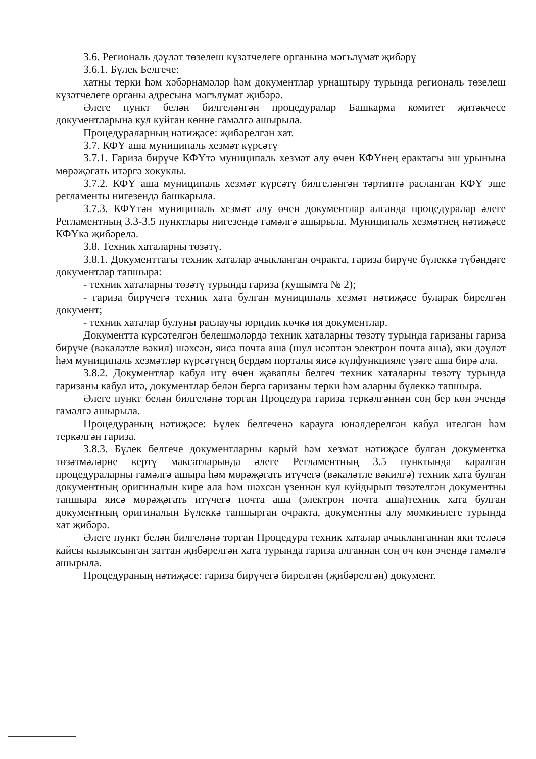3.6. Региональ дәүләт төзелеш күзәтчелеге органына мәгълүмат җибәрү
3.6.1. Бүлек Белгече:
хатны терки һәм хәбәрнамәләр һәм документлар урнаштыру турында региональ төзелеш күзәтчелеге органы адресына мәгълүмат җибәрә.
Әлеге пункт белән билгеләнгән процедуралар Башкарма комитет җитәкчесе документларына кул куйган көнне гамәлгә ашырыла.
Процедураларның нәтиҗәсе: җибәрелгән хат.
3.7. КФҮ аша муниципаль хезмәт күрсәтү
3.7.1. Гариза бирүче КФҮтә муниципаль хезмәт алу өчен КФҮнең ерактагы эш урынына мөрәҗәгать итәргә хокуклы.
3.7.2. КФҮ аша муниципаль хезмәт күрсәтү билгеләнгән тәртиптә расланган КФҮ эше регламенты нигезендә башкарыла.
3.7.3. КФҮтән муниципаль хезмәт алу өчен документлар алганда процедуралар әлеге Регламентның 3.3-3.5 пунктлары нигезендә гамәлгә ашырыла. Муниципаль хезмәтнең нәтиҗәсе КФҮкә җибәрелә.
3.8. Техник хаталарны төзәтү.
3.8.1. Документтагы техник хаталар ачыкланган очракта, гариза бирүче бүлеккә түбәндәге документлар тапшыра:
- техник хаталарны төзәтү турында гариза (кушымта № 2);
- гариза бирүчегә техник хата булган муниципаль хезмәт нәтиҗәсе буларак бирелгән документ;
- техник хаталар булуны раслаучы юридик көчкә ия документлар.
Документта күрсәтелгән белешмәләрдә техник хаталарны төзәтү турында гаризаны гариза бирүче (вәкаләтле вәкил) шәхсән, яисә почта аша (шул исәптән электрон почта аша), яки дәүләт һәм муниципаль хезмәтләр күрсәтүнең бердәм порталы яисә күпфункцияле үзәге аша бирә ала.
3.8.2. Документлар кабул итү өчен җаваплы белгеч техник хаталарны төзәтү турында гаризаны кабул итә, документлар белән бергә гаризаны терки һәм аларны бүлеккә тапшыра.
Әлеге пункт белән билгеләнә торган Процедура гариза теркәлгәннән соң бер көн эчендә гамәлгә ашырыла.
Процедураның нәтиҗәсе: Бүлек белгеченә карауга юнәлдерелгән кабул ителгән һәм теркәлгән гариза.
3.8.3. Бүлек белгече документларны карый һәм хезмәт нәтиҗәсе булган документка төзәтмәләрне кертү максатларында әлеге Регламентның 3.5 пунктында каралган процедураларны гамәлгә ашыра һәм мөрәҗәгать итүчегә (вәкаләтле вәкилгә) техник хата булган документның оригиналын кире ала һәм шәхсән үзеннән кул куйдырып төзәтелгән документны тапшыра яисә мөрәҗәгать итүчегә почта аша (электрон почта аша)техник хата булган документның оригиналын Бүлеккә тапшырган очракта, документны алу мөмкинлеге турында хат җибәрә.
Әлеге пункт белән билгеләнә торган Процедура техник хаталар ачыкланганнан яки теләсә кайсы кызыксынган заттан җибәрелгән хата турында гариза алганнан соң өч көн эчендә гамәлгә ашырыла.
Процедураның нәтиҗәсе: гариза бирүчегә бирелгән (җибәрелгән) документ.